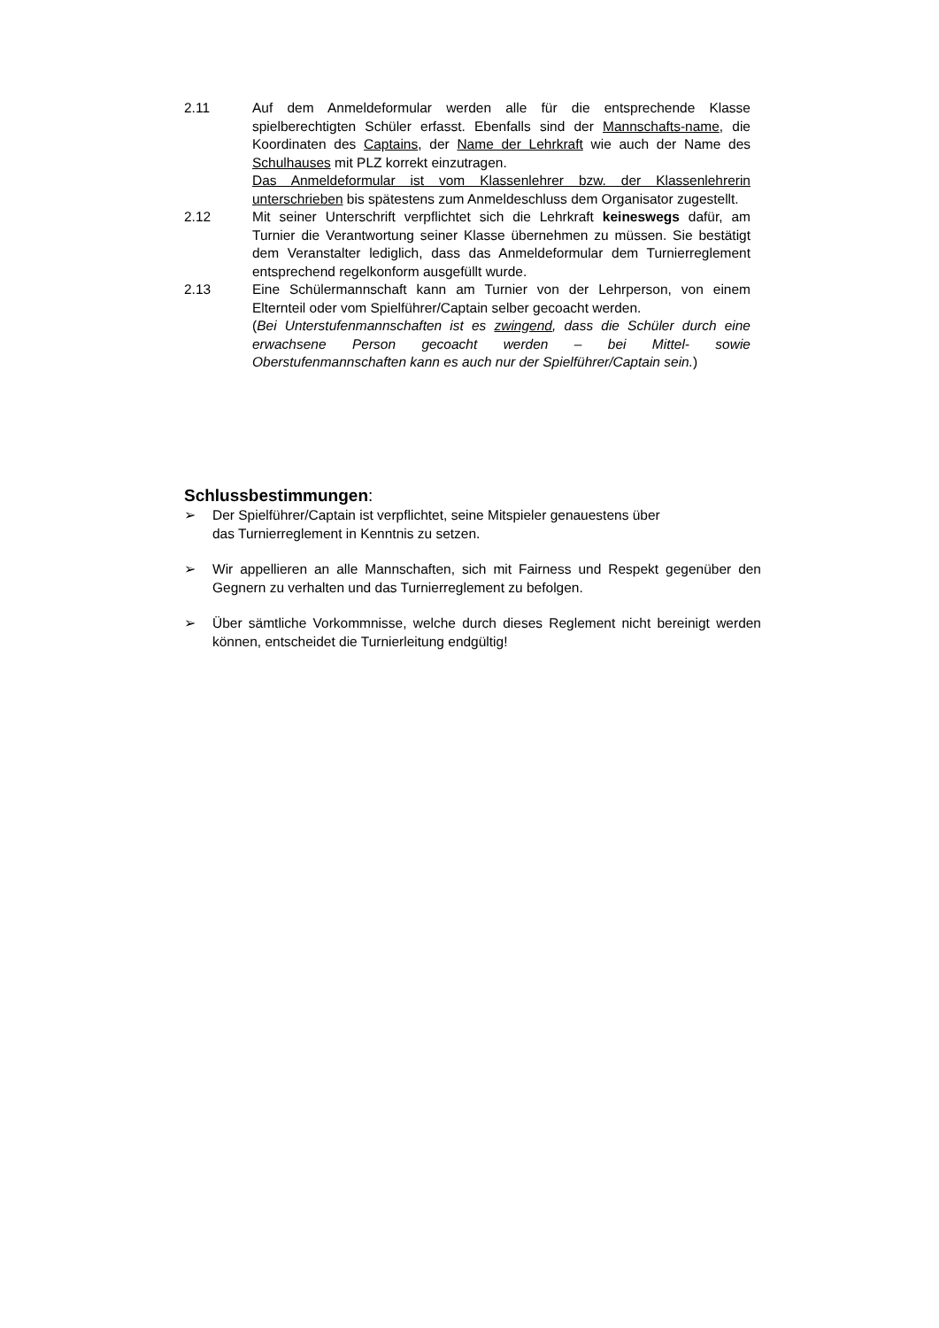2.11 Auf dem Anmeldeformular werden alle für die entsprechende Klasse spielberechtigten Schüler erfasst. Ebenfalls sind der Mannschafts-name, die Koordinaten des Captains, der Name der Lehrkraft wie auch der Name des Schulhauses mit PLZ korrekt einzutragen.
Das Anmeldeformular ist vom Klassenlehrer bzw. der Klassenlehrerin unterschrieben bis spätestens zum Anmeldeschluss dem Organisator zugestellt.
2.12 Mit seiner Unterschrift verpflichtet sich die Lehrkraft keineswegs dafür, am Turnier die Verantwortung seiner Klasse übernehmen zu müssen. Sie bestätigt dem Veranstalter lediglich, dass das Anmeldeformular dem Turnierreglement entsprechend regelkonform ausgefüllt wurde.
2.13 Eine Schülermannschaft kann am Turnier von der Lehrperson, von einem Elternteil oder vom Spielführer/Captain selber gecoacht werden.
(Bei Unterstufenmannschaften ist es zwingend, dass die Schüler durch eine erwachsene Person gecoacht werden – bei Mittel- sowie Oberstufenmannschaften kann es auch nur der Spielführer/Captain sein.)
Schlussbestimmungen:
➢ Der Spielführer/Captain ist verpflichtet, seine Mitspieler genauestens über
das Turnierreglement in Kenntnis zu setzen.
➢ Wir appellieren an alle Mannschaften, sich mit Fairness und Respekt gegenüber den Gegnern zu verhalten und das Turnierreglement zu befolgen.
➢ Über sämtliche Vorkommnisse, welche durch dieses Reglement nicht bereinigt werden können, entscheidet die Turnierleitung endgültig!